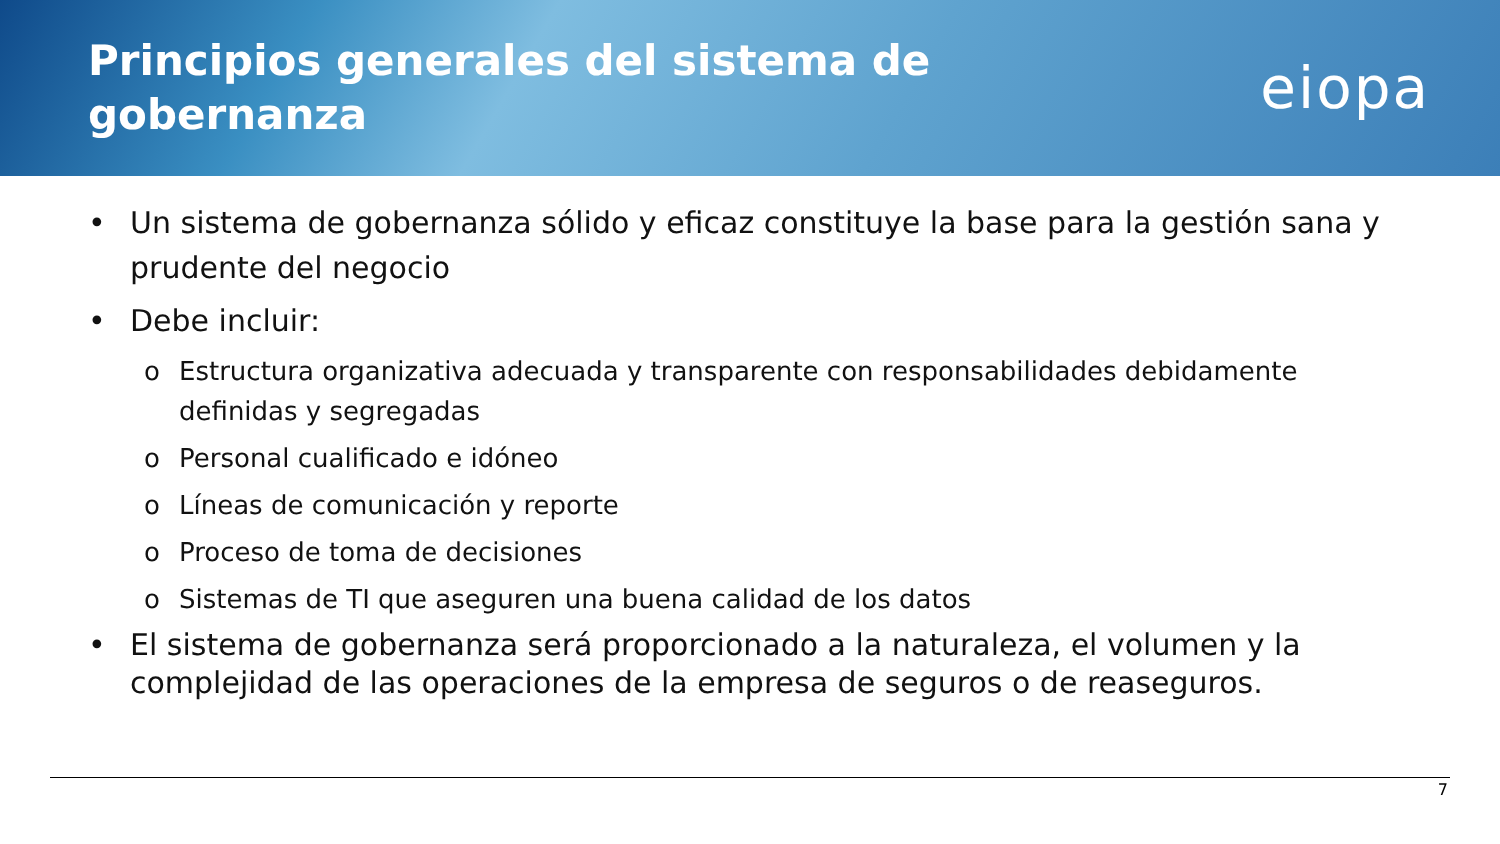Principios generales del sistema de
gobernanza
eiopa
• Un sistema de gobernanza sólido y eficaz constituye la base para la gestión sana y prudente del negocio
• Debe incluir:
o Estructura organizativa adecuada y transparente con responsabilidades debidamente definidas y segregadas
o Personal cualificado e idóneo
o Líneas de comunicación y reporte
o Proceso de toma de decisiones
o Sistemas de TI que aseguren una buena calidad de los datos
• El sistema de gobernanza será proporcionado a la naturaleza, el volumen y la complejidad de las operaciones de la empresa de seguros o de reaseguros.
7